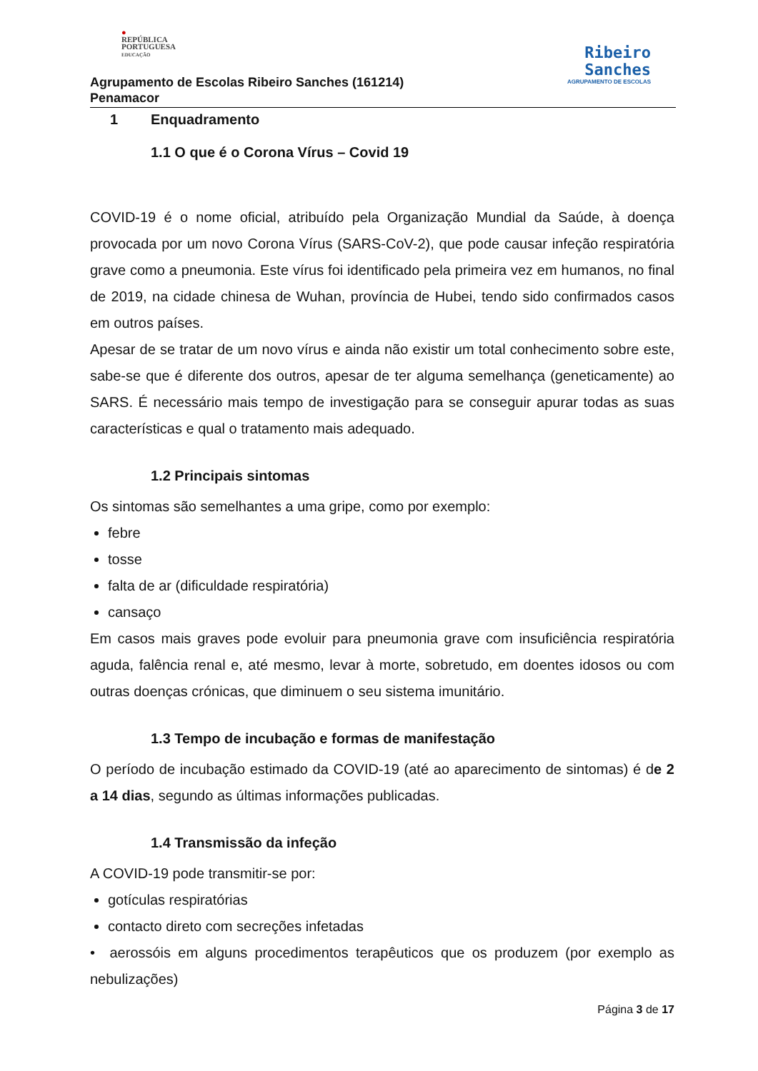●
REPÚBLICA
PORTUGUESA
EDUCAÇÃO
Agrupamento de Escolas Ribeiro Sanches (161214)
Penamacor
Ribeiro
Sanches
AGRUPAMENTO DE ESCOLAS
1 Enquadramento
1.1 O que é o Corona Vírus – Covid 19
COVID-19 é o nome oficial, atribuído pela Organização Mundial da Saúde, à doença provocada por um novo Corona Vírus (SARS-CoV-2), que pode causar infeção respiratória grave como a pneumonia. Este vírus foi identificado pela primeira vez em humanos, no final de 2019, na cidade chinesa de Wuhan, província de Hubei, tendo sido confirmados casos em outros países.
Apesar de se tratar de um novo vírus e ainda não existir um total conhecimento sobre este, sabe-se que é diferente dos outros, apesar de ter alguma semelhança (geneticamente) ao SARS. É necessário mais tempo de investigação para se conseguir apurar todas as suas características e qual o tratamento mais adequado.
1.2 Principais sintomas
Os sintomas são semelhantes a uma gripe, como por exemplo:
febre
tosse
falta de ar (dificuldade respiratória)
cansaço
Em casos mais graves pode evoluir para pneumonia grave com insuficiência respiratória aguda, falência renal e, até mesmo, levar à morte, sobretudo, em doentes idosos ou com outras doenças crónicas, que diminuem o seu sistema imunitário.
1.3 Tempo de incubação e formas de manifestação
O período de incubação estimado da COVID-19 (até ao aparecimento de sintomas) é de 2 a 14 dias, segundo as últimas informações publicadas.
1.4 Transmissão da infeção
A COVID-19 pode transmitir-se por:
gotículas respiratórias
contacto direto com secreções infetadas
• aerossóis em alguns procedimentos terapêuticos que os produzem (por exemplo as nebulizações)
Página 3 de 17